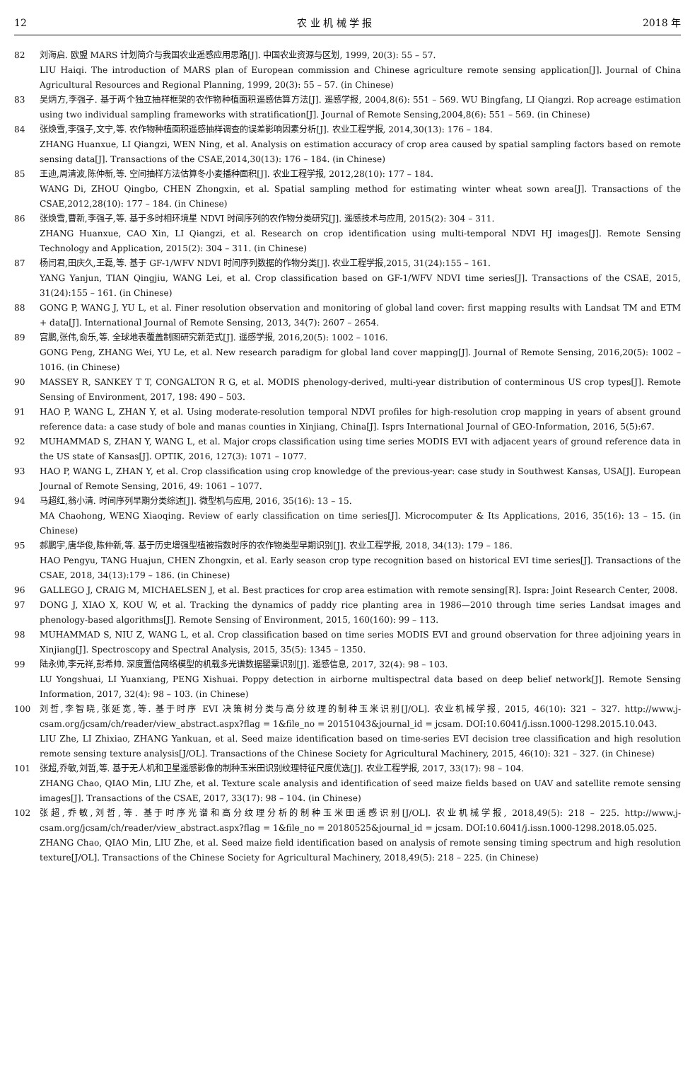12 农 业 机 械 学 报 2018 年
82 刘海启. 欧盟 MARS 计划简介与我国农业遥感应用思路[J]. 中国农业资源与区划, 1999, 20(3): 55 – 57.
LIU Haiqi. The introduction of MARS plan of European commission and Chinese agriculture remote sensing application[J]. Journal of China Agricultural Resources and Regional Planning, 1999, 20(3): 55 – 57. (in Chinese)
83 吴炳方,李强子. 基于两个独立抽样框架的农作物种植面积遥感估算方法[J]. 遥感学报, 2004,8(6): 551 – 569. WU Bingfang, LI Qiangzi. Rop acreage estimation using two individual sampling frameworks with stratification[J]. Journal of Remote Sensing,2004,8(6): 551 – 569. (in Chinese)
84 张焕雪,李强子,文宁,等. 农作物种植面积遥感抽样调查的误差影响因素分析[J]. 农业工程学报, 2014,30(13): 176 – 184.
ZHANG Huanxue, LI Qiangzi, WEN Ning, et al. Analysis on estimation accuracy of crop area caused by spatial sampling factors based on remote sensing data[J]. Transactions of the CSAE,2014,30(13): 176 – 184. (in Chinese)
85 王迪,周清波,陈仲新,等. 空间抽样方法估算冬小麦播种面积[J]. 农业工程学报, 2012,28(10): 177 – 184.
WANG Di, ZHOU Qingbo, CHEN Zhongxin, et al. Spatial sampling method for estimating winter wheat sown area[J]. Transactions of the CSAE,2012,28(10): 177 – 184. (in Chinese)
86 张焕雪,曹新,李强子,等. 基于多时相环境星 NDVI 时间序列的农作物分类研究[J]. 遥感技术与应用, 2015(2): 304 – 311.
ZHANG Huanxue, CAO Xin, LI Qiangzi, et al. Research on crop identification using multi-temporal NDVI HJ images[J]. Remote Sensing Technology and Application, 2015(2): 304 – 311. (in Chinese)
87 杨闫君,田庆久,王磊,等. 基于 GF-1/WFV NDVI 时间序列数据的作物分类[J]. 农业工程学报,2015, 31(24):155 – 161.
YANG Yanjun, TIAN Qingjiu, WANG Lei, et al. Crop classification based on GF-1/WFV NDVI time series[J]. Transactions of the CSAE, 2015, 31(24):155 – 161. (in Chinese)
88 GONG P, WANG J, YU L, et al. Finer resolution observation and monitoring of global land cover: first mapping results with Landsat TM and ETM + data[J]. International Journal of Remote Sensing, 2013, 34(7): 2607 – 2654.
89 宫鹏,张伟,俞乐,等. 全球地表覆盖制图研究新范式[J]. 遥感学报, 2016,20(5): 1002 – 1016.
GONG Peng, ZHANG Wei, YU Le, et al. New research paradigm for global land cover mapping[J]. Journal of Remote Sensing, 2016,20(5): 1002 – 1016. (in Chinese)
90 MASSEY R, SANKEY T T, CONGALTON R G, et al. MODIS phenology-derived, multi-year distribution of conterminous US crop types[J]. Remote Sensing of Environment, 2017, 198: 490 – 503.
91 HAO P, WANG L, ZHAN Y, et al. Using moderate-resolution temporal NDVI profiles for high-resolution crop mapping in years of absent ground reference data: a case study of bole and manas counties in Xinjiang, China[J]. Isprs International Journal of GEO-Information, 2016, 5(5):67.
92 MUHAMMAD S, ZHAN Y, WANG L, et al. Major crops classification using time series MODIS EVI with adjacent years of ground reference data in the US state of Kansas[J]. OPTIK, 2016, 127(3): 1071 – 1077.
93 HAO P, WANG L, ZHAN Y, et al. Crop classification using crop knowledge of the previous-year: case study in Southwest Kansas, USA[J]. European Journal of Remote Sensing, 2016, 49: 1061 – 1077.
94 马超红,翁小清. 时间序列早期分类综述[J]. 微型机与应用, 2016, 35(16): 13 – 15.
MA Chaohong, WENG Xiaoqing. Review of early classification on time series[J]. Microcomputer & Its Applications, 2016, 35(16): 13 – 15. (in Chinese)
95 郝鹏宇,唐华俊,陈仲新,等. 基于历史增强型植被指数时序的农作物类型早期识别[J]. 农业工程学报, 2018, 34(13): 179 – 186.
HAO Pengyu, TANG Huajun, CHEN Zhongxin, et al. Early season crop type recognition based on historical EVI time series[J]. Transactions of the CSAE, 2018, 34(13):179 – 186. (in Chinese)
96 GALLEGO J, CRAIG M, MICHAELSEN J, et al. Best practices for crop area estimation with remote sensing[R]. Ispra: Joint Research Center, 2008.
97 DONG J, XIAO X, KOU W, et al. Tracking the dynamics of paddy rice planting area in 1986—2010 through time series Landsat images and phenology-based algorithms[J]. Remote Sensing of Environment, 2015, 160(160): 99 – 113.
98 MUHAMMAD S, NIU Z, WANG L, et al. Crop classification based on time series MODIS EVI and ground observation for three adjoining years in Xinjiang[J]. Spectroscopy and Spectral Analysis, 2015, 35(5): 1345 – 1350.
99 陆永帅,李元祥,彭希帅. 深度置信网络模型的机载多光谱数据罂粟识别[J]. 遥感信息, 2017, 32(4): 98 – 103.
LU Yongshuai, LI Yuanxiang, PENG Xishuai. Poppy detection in airborne multispectral data based on deep belief network[J]. Remote Sensing Information, 2017, 32(4): 98 – 103. (in Chinese)
100 刘哲,李智晓,张延宽,等. 基于时序 EVI 决策树分类与高分纹理的制种玉米识别[J/OL]. 农业机械学报, 2015, 46(10): 321 – 327. http://www.j-csam.org/jcsam/ch/reader/view_abstract.aspx?flag = 1&file_no = 20151043&journal_id = jcsam. DOI:10.6041/j.issn.1000-1298.2015.10.043.
LIU Zhe, LI Zhixiao, ZHANG Yankuan, et al. Seed maize identification based on time-series EVI decision tree classification and high resolution remote sensing texture analysis[J/OL]. Transactions of the Chinese Society for Agricultural Machinery, 2015, 46(10): 321 – 327. (in Chinese)
101 张超,乔敏,刘哲,等. 基于无人机和卫星遥感影像的制种玉米田识别纹理特征尺度优选[J]. 农业工程学报, 2017, 33(17): 98 – 104.
ZHANG Chao, QIAO Min, LIU Zhe, et al. Texture scale analysis and identification of seed maize fields based on UAV and satellite remote sensing images[J]. Transactions of the CSAE, 2017, 33(17): 98 – 104. (in Chinese)
102 张超,乔敏,刘哲,等. 基于时序光谱和高分纹理分析的制种玉米田遥感识别[J/OL]. 农业机械学报, 2018,49(5): 218 – 225. http://www.j-csam.org/jcsam/ch/reader/view_abstract.aspx?flag = 1&file_no = 20180525&journal_id = jcsam. DOI:10.6041/j.issn.1000-1298.2018.05.025.
ZHANG Chao, QIAO Min, LIU Zhe, et al. Seed maize field identification based on analysis of remote sensing timing spectrum and high resolution texture[J/OL]. Transactions of the Chinese Society for Agricultural Machinery, 2018,49(5): 218 – 225. (in Chinese)